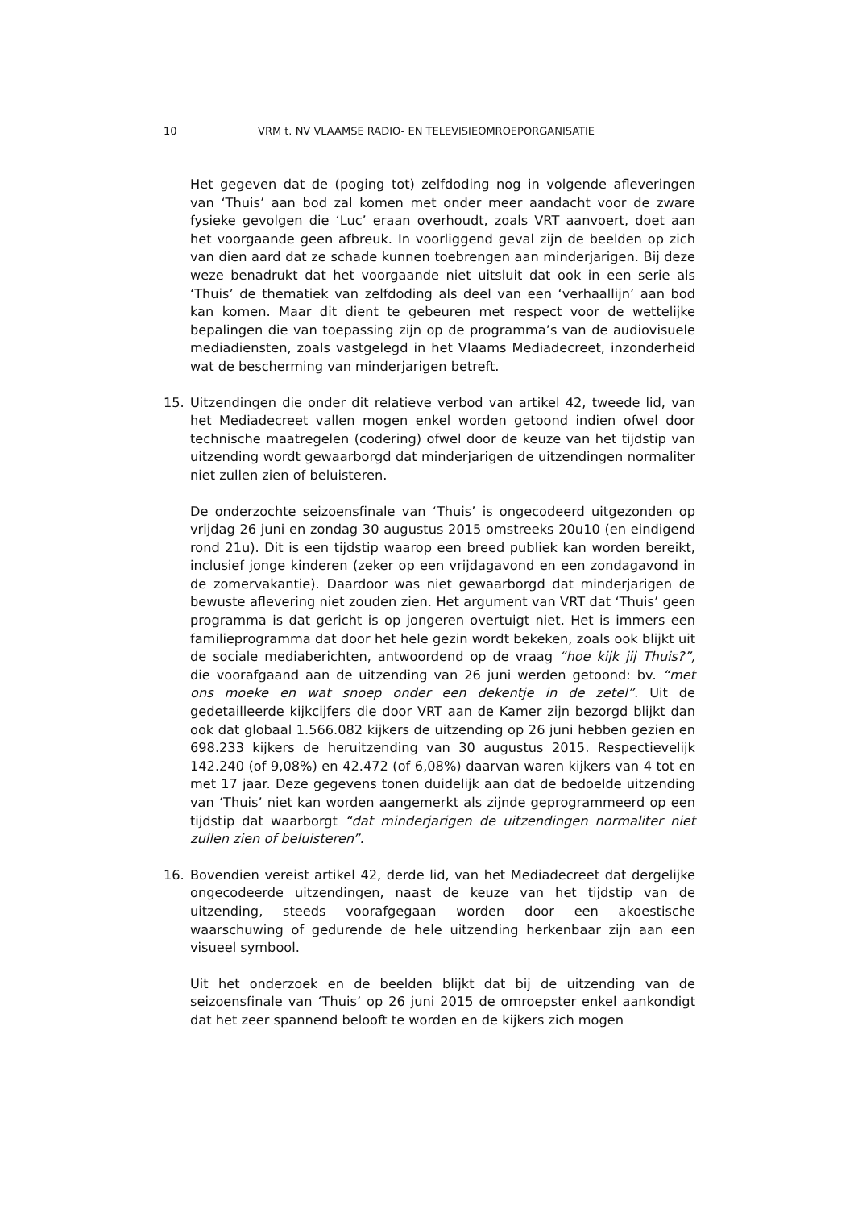10 VRM t. NV VLAAMSE RADIO- EN TELEVISIEOMROEPORGANISATIE
Het gegeven dat de (poging tot) zelfdoding nog in volgende afleveringen van ‘Thuis’ aan bod zal komen met onder meer aandacht voor de zware fysieke gevolgen die ‘Luc’ eraan overhoudt, zoals VRT aanvoert, doet aan het voorgaande geen afbreuk. In voorliggend geval zijn de beelden op zich van dien aard dat ze schade kunnen toebrengen aan minderjarigen. Bij deze weze benadrukt dat het voorgaande niet uitsluit dat ook in een serie als ‘Thuis’ de thematiek van zelfdoding als deel van een ‘verhaallijn’ aan bod kan komen. Maar dit dient te gebeuren met respect voor de wettelijke bepalingen die van toepassing zijn op de programma’s van de audiovisuele mediadiensten, zoals vastgelegd in het Vlaams Mediadecreet, inzonderheid wat de bescherming van minderjarigen betreft.
15. Uitzendingen die onder dit relatieve verbod van artikel 42, tweede lid, van het Mediadecreet vallen mogen enkel worden getoond indien ofwel door technische maatregelen (codering) ofwel door de keuze van het tijdstip van uitzending wordt gewaarborgd dat minderjarigen de uitzendingen normaliter niet zullen zien of beluisteren.
De onderzochte seizoensfinale van ‘Thuis’ is ongecodeerd uitgezonden op vrijdag 26 juni en zondag 30 augustus 2015 omstreeks 20u10 (en eindigend rond 21u). Dit is een tijdstip waarop een breed publiek kan worden bereikt, inclusief jonge kinderen (zeker op een vrijdagavond en een zondagavond in de zomervakantie). Daardoor was niet gewaarborgd dat minderjarigen de bewuste aflevering niet zouden zien. Het argument van VRT dat ‘Thuis’ geen programma is dat gericht is op jongeren overtuigt niet. Het is immers een familieprogramma dat door het hele gezin wordt bekeken, zoals ook blijkt uit de sociale mediaberichten, antwoordend op de vraag “hoe kijk jij Thuis?”, die voorafgaand aan de uitzending van 26 juni werden getoond: bv. “met ons moeke en wat snoep onder een dekentje in de zetel”. Uit de gedetailleerde kijkcijfers die door VRT aan de Kamer zijn bezorgd blijkt dan ook dat globaal 1.566.082 kijkers de uitzending op 26 juni hebben gezien en 698.233 kijkers de heruitzending van 30 augustus 2015. Respectievelijk 142.240 (of 9,08%) en 42.472 (of 6,08%) daarvan waren kijkers van 4 tot en met 17 jaar. Deze gegevens tonen duidelijk aan dat de bedoelde uitzending van ‘Thuis’ niet kan worden aangemerkt als zijnde geprogrammeerd op een tijdstip dat waarborgt “dat minderjarigen de uitzendingen normaliter niet zullen zien of beluisteren”.
16. Bovendien vereist artikel 42, derde lid, van het Mediadecreet dat dergelijke ongecodeerde uitzendingen, naast de keuze van het tijdstip van de uitzending, steeds voorafgegaan worden door een akoestische waarschuwing of gedurende de hele uitzending herkenbaar zijn aan een visueel symbool.
Uit het onderzoek en de beelden blijkt dat bij de uitzending van de seizoensfinale van ‘Thuis’ op 26 juni 2015 de omroepster enkel aankondigt dat het zeer spannend belooft te worden en de kijkers zich mogen